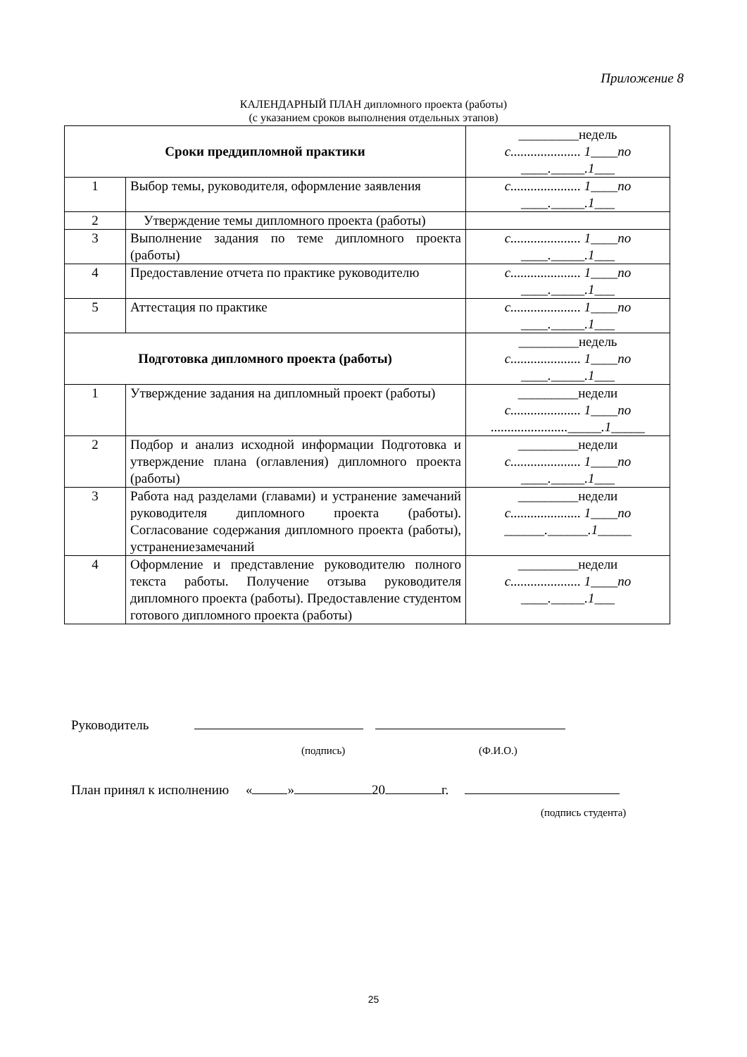Приложение 8
КАЛЕНДАРНЫЙ ПЛАН дипломного проекта (работы)
(с указанием сроков выполнения отдельных этапов)
| Сроки преддипломной практики | | _________недель с..................... 1____по ____._____.1___ |
| 1 | Выбор темы, руководителя, оформление заявления | с..................... 1____по ____._____.1___ |
| 2 | Утверждение темы дипломного проекта (работы) | |
| 3 | Выполнение задания по теме дипломного проекта (работы) | с..................... 1____по ____._____.1___ |
| 4 | Предоставление отчета по практике руководителю | с..................... 1____по ____._____.1___ |
| 5 | Аттестация по практике | с..................... 1____по ____._____.1___ |
| Подготовка дипломного проекта (работы) | | _________недель с..................... 1____по ____._____.1___ |
| 1 | Утверждение задания на дипломный проект (работы) | _________недели с..................... 1____по ......................._____.1_____ |
| 2 | Подбор и анализ исходной информации Подготовка и утверждение плана (оглавления) дипломного проекта (работы) | _________недели с..................... 1____по ____._____.1___ |
| 3 | Работа над разделами (главами) и устранение замечаний руководителя дипломного проекта (работы). Согласование содержания дипломного проекта (работы), устранениезамечаний | _________недели с..................... 1____по ______.______.1_____ |
| 4 | Оформление и представление руководителю полного текста работы. Получение отзыва руководителя дипломного проекта (работы). Предоставление студентом готового дипломного проекта (работы) | _________недели с..................... 1____по ____._____.1___ |
Руководитель
(подпись) (Ф.И.О.)
План принял к исполнению « » 20 г.
(подпись студента)
25